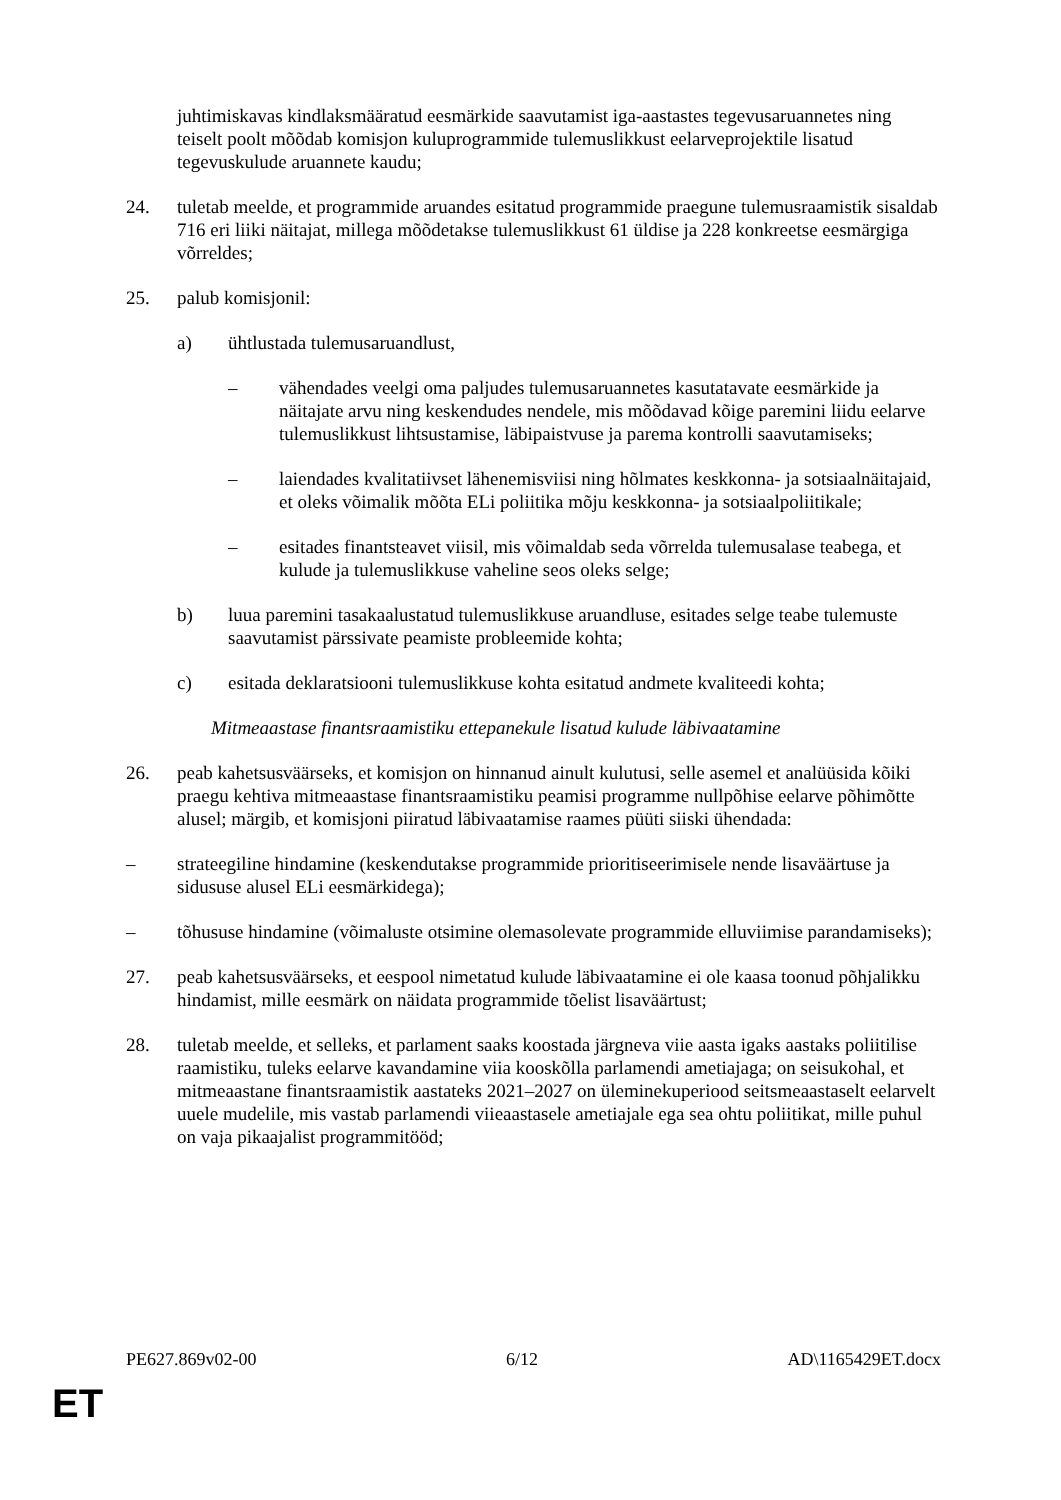juhtimiskavas kindlaksmääratud eesmärkide saavutamist iga-aastastes tegevusaruannetes ning teiselt poolt mõõdab komisjon kuluprogrammide tulemuslikkust eelarveprojektile lisatud tegevuskulude aruannete kaudu;
24. tuletab meelde, et programmide aruandes esitatud programmide praegune tulemusraamistik sisaldab 716 eri liiki näitajat, millega mõõdetakse tulemuslikkust 61 üldise ja 228 konkreetse eesmärgiga võrreldes;
25. palub komisjonil:
a) ühtlustada tulemusaruandlust,
– vähendades veelgi oma paljudes tulemusaruannetes kasutatavate eesmärkide ja näitajate arvu ning keskendudes nendele, mis mõõdavad kõige paremini liidu eelarve tulemuslikkust lihtsustamise, läbipaistvuse ja parema kontrolli saavutamiseks;
– laiendades kvalitatiivset lähenemisviisi ning hõlmates keskkonna- ja sotsiaalnäitajaid, et oleks võimalik mõõta ELi poliitika mõju keskkonna- ja sotsiaalpoliitikale;
– esitades finantsteavet viisil, mis võimaldab seda võrrelda tulemusalase teabega, et kulude ja tulemuslikkuse vaheline seos oleks selge;
b) luua paremini tasakaalustatud tulemuslikkuse aruandluse, esitades selge teabe tulemuste saavutamist pärssivate peamiste probleemide kohta;
c) esitada deklaratsiooni tulemuslikkuse kohta esitatud andmete kvaliteedi kohta;
Mitmeaastase finantsraamistiku ettepanekule lisatud kulude läbivaatamine
26. peab kahetsusväärseks, et komisjon on hinnanud ainult kulutusi, selle asemel et analüüsida kõiki praegu kehtiva mitmeaastase finantsraamistiku peamisi programme nullpõhise eelarve põhimõtte alusel; märgib, et komisjoni piiratud läbivaatamise raames püüti siiski ühendada:
– strateegiline hindamine (keskendutakse programmide prioritiseerimisele nende lisaväärtuse ja sidususe alusel ELi eesmärkidega);
– tõhususe hindamine (võimaluste otsimine olemasolevate programmide elluviimise parandamiseks);
27. peab kahetsusväärseks, et eespool nimetatud kulude läbivaatamine ei ole kaasa toonud põhjalikku hindamist, mille eesmärk on näidata programmide tõelist lisaväärtust;
28. tuletab meelde, et selleks, et parlament saaks koostada järgneva viie aasta igaks aastaks poliitilise raamistiku, tuleks eelarve kavandamine viia kooskõlla parlamendi ametiajaga; on seisukohal, et mitmeaastane finantsraamistik aastateks 2021–2027 on üleminekuperiood seitsmeaastaselt eelarvelt uuele mudelile, mis vastab parlamendi viieaastasele ametiajale ega sea ohtu poliitikat, mille puhul on vaja pikaajalist programmitööd;
PE627.869v02-00 6/12 AD\1165429ET.docx
ET